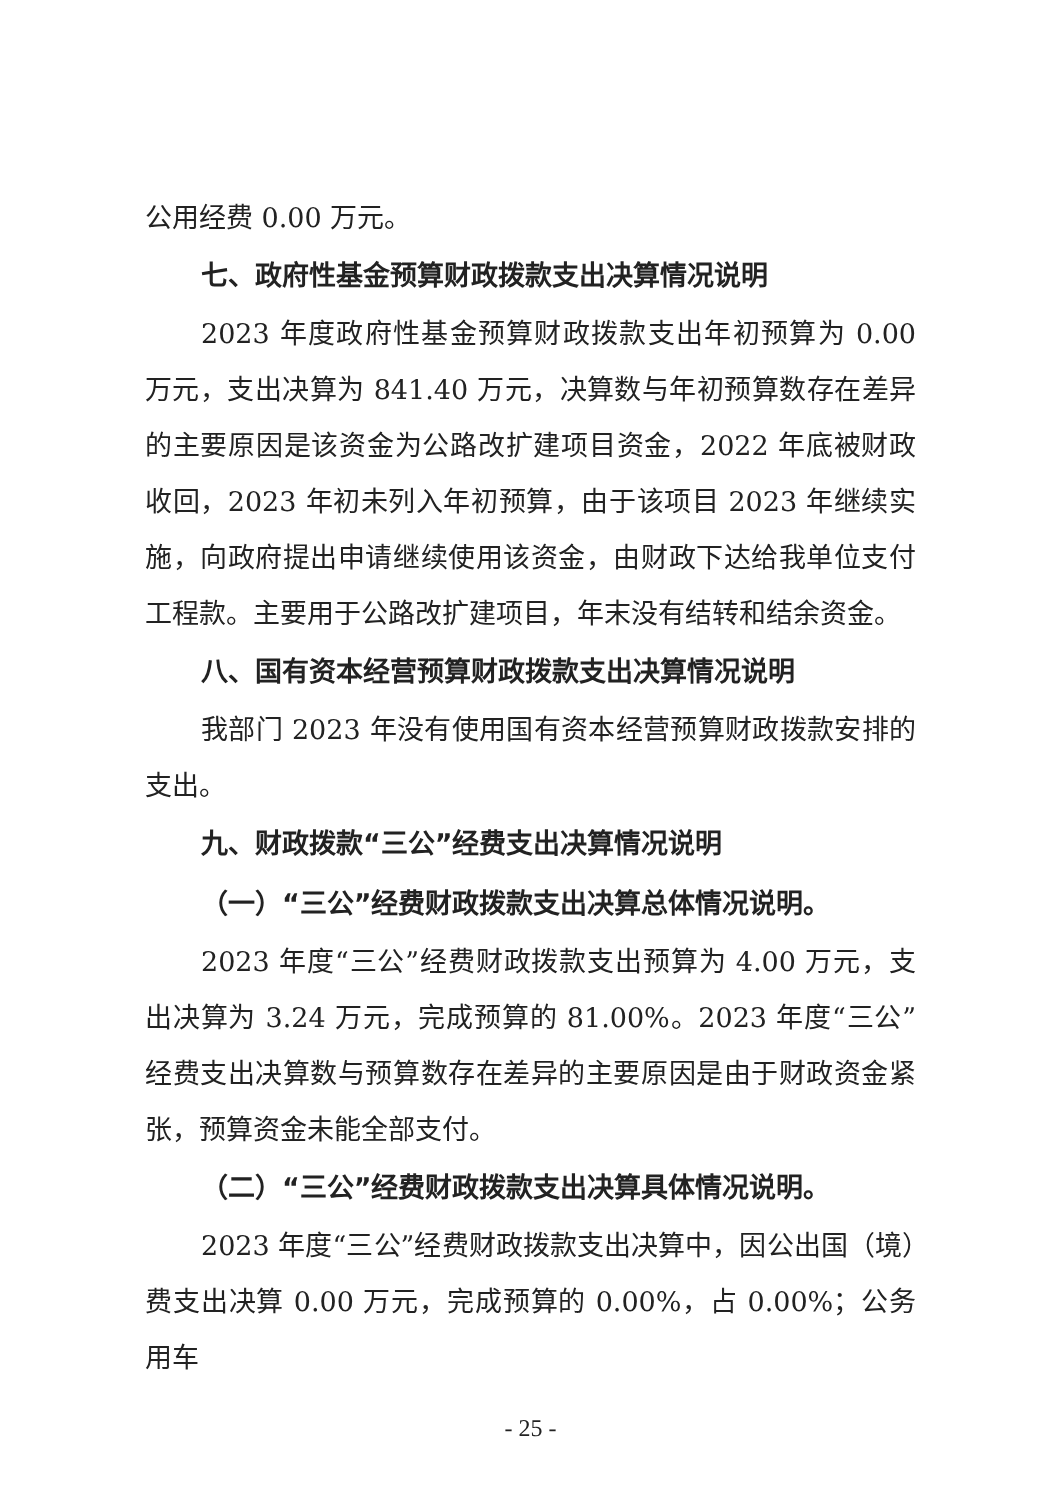公用经费 0.00 万元。
七、政府性基金预算财政拨款支出决算情况说明
2023 年度政府性基金预算财政拨款支出年初预算为 0.00 万元，支出决算为 841.40 万元，决算数与年初预算数存在差异的主要原因是该资金为公路改扩建项目资金，2022 年底被财政收回，2023 年初未列入年初预算，由于该项目 2023 年继续实施，向政府提出申请继续使用该资金，由财政下达给我单位支付工程款。主要用于公路改扩建项目，年末没有结转和结余资金。
八、国有资本经营预算财政拨款支出决算情况说明
我部门 2023 年没有使用国有资本经营预算财政拨款安排的支出。
九、财政拨款“三公”经费支出决算情况说明
（一）“三公”经费财政拨款支出决算总体情况说明。
2023 年度“三公”经费财政拨款支出预算为 4.00 万元，支出决算为 3.24 万元，完成预算的 81.00%。2023 年度“三公”经费支出决算数与预算数存在差异的主要原因是由于财政资金紧张，预算资金未能全部支付。
（二）“三公”经费财政拨款支出决算具体情况说明。
2023 年度“三公”经费财政拨款支出决算中，因公出国（境）费支出决算 0.00 万元，完成预算的 0.00%，占 0.00%；公务用车
- 25 -